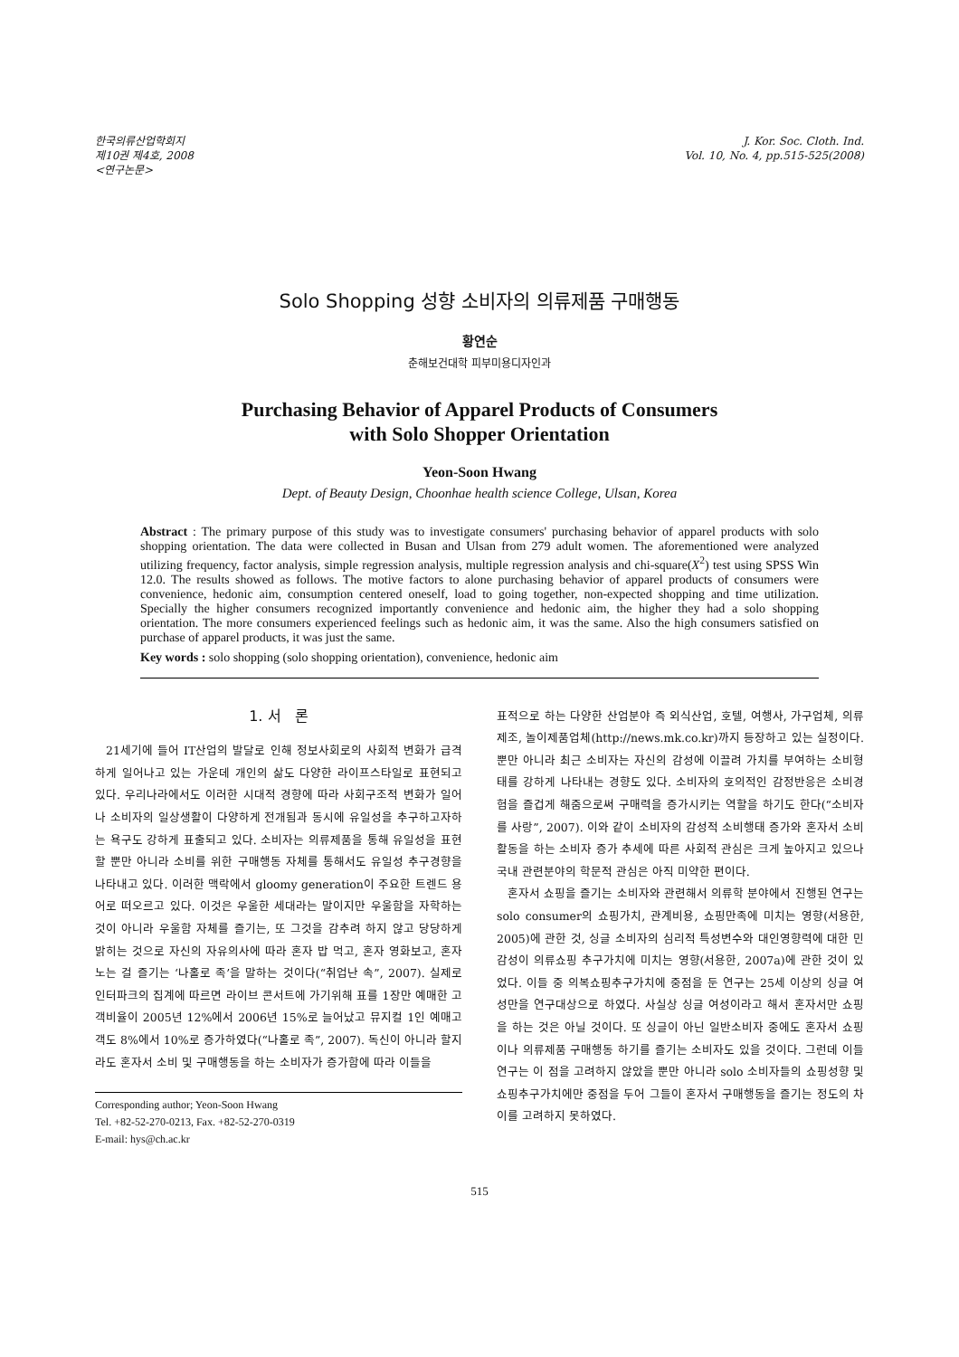한국의류산업학회지
제10권 제4호, 2008
<연구논문>
J. Kor. Soc. Cloth. Ind.
Vol. 10, No. 4, pp.515-525(2008)
Solo Shopping 성향 소비자의 의류제품 구매행동
황연순
춘해보건대학 피부미용디자인과
Purchasing Behavior of Apparel Products of Consumers
with Solo Shopper Orientation
Yeon-Soon Hwang
Dept. of Beauty Design, Choonhae health science College, Ulsan, Korea
Abstract : The primary purpose of this study was to investigate consumers' purchasing behavior of apparel products with solo shopping orientation. The data were collected in Busan and Ulsan from 279 adult women. The aforementioned were analyzed utilizing frequency, factor analysis, simple regression analysis, multiple regression analysis and chi-square(X<sup>2</sup>) test using SPSS Win 12.0. The results showed as follows. The motive factors to alone purchasing behavior of apparel products of consumers were convenience, hedonic aim, consumption centered oneself, load to going together, non-expected shopping and time utilization. Specially the higher consumers recognized importantly convenience and hedonic aim, the higher they had a solo shopping orientation. The more consumers experienced feelings such as hedonic aim, it was the same. Also the high consumers satisfied on purchase of apparel products, it was just the same.
Key words : solo shopping (solo shopping orientation), convenience, hedonic aim
1. 서 론
21세기에 들어 IT산업의 발달로 인해 정보사회로의 사회적 변화가 급격하게 일어나고 있는 가운데 개인의 삶도 다양한 라이프스타일로 표현되고 있다. 우리나라에서도 이러한 시대적 경향에 따라 사회구조적 변화가 일어나 소비자의 일상생활이 다양하게 전개됨과 동시에 유일성을 추구하고자하는 욕구도 강하게 표출되고 있다. 소비자는 의류제품을 통해 유일성을 표현할 뿐만 아니라 소비를 위한 구매행동 자체를 통해서도 유일성 추구경향을 나타내고 있다. 이러한 맥락에서 gloomy generation이 주요한 트렌드 용어로 떠오르고 있다. 이것은 우울한 세대라는 말이지만 우울함을 자학하는 것이 아니라 우울함 자체를 즐기는, 또 그것을 감추려 하지 않고 당당하게 밝히는 것으로 자신의 자유의사에 따라 혼자 밥 먹고, 혼자 영화보고, 혼자 노는 걸 즐기는 ‘나홀로 족’을 말하는 것이다(“취업난 속”, 2007). 실제로 인터파크의 집계에 따르면 라이브 콘서트에 가기위해 표를 1장만 예매한 고객비율이 2005년 12%에서 2006년 15%로 늘어났고 뮤지컬 1인 예매고객도 8%에서 10%로 증가하였다(“나홀로 족”, 2007). 독신이 아니라 할지라도 혼자서 소비 및 구매행동을 하는 소비자가 증가함에 따라 이들을
Corresponding author; Yeon-Soon Hwang
Tel. +82-52-270-0213, Fax. +82-52-270-0319
E-mail: hys@ch.ac.kr
표적으로 하는 다양한 산업분야 즉 외식산업, 호텔, 여행사, 가구업체, 의류제조, 놀이제품업체(http://news.mk.co.kr)까지 등장하고 있는 실정이다. 뿐만 아니라 최근 소비자는 자신의 감성에 이끌려 가치를 부여하는 소비형태를 강하게 나타내는 경향도 있다. 소비자의 호의적인 감정반응은 소비경험을 즐겁게 해줌으로써 구매력을 증가시키는 역할을 하기도 한다(“소비자를 사랑”, 2007). 이와 같이 소비자의 감성적 소비행태 증가와 혼자서 소비활동을 하는 소비자 증가 추세에 따른 사회적 관심은 크게 높아지고 있으나 국내 관련분야의 학문적 관심은 아직 미약한 편이다.
혼자서 쇼핑을 즐기는 소비자와 관련해서 의류학 분야에서 진행된 연구는 solo consumer의 쇼핑가치, 관계비용, 쇼핑만족에 미치는 영향(서용한, 2005)에 관한 것, 싱글 소비자의 심리적 특성변수와 대인영향력에 대한 민감성이 의류쇼핑 추구가치에 미치는 영향(서용한, 2007a)에 관한 것이 있었다. 이들 중 의복쇼핑추구가치에 중점을 둔 연구는 25세 이상의 싱글 여성만을 연구대상으로 하였다. 사실상 싱글 여성이라고 해서 혼자서만 쇼핑을 하는 것은 아닐 것이다. 또 싱글이 아닌 일반소비자 중에도 혼자서 쇼핑이나 의류제품 구매행동 하기를 즐기는 소비자도 있을 것이다. 그런데 이들 연구는 이 점을 고려하지 않았을 뿐만 아니라 solo 소비자들의 쇼핑성향 및 쇼핑추구가치에만 중점을 두어 그들이 혼자서 구매행동을 즐기는 정도의 차이를 고려하지 못하였다.
515